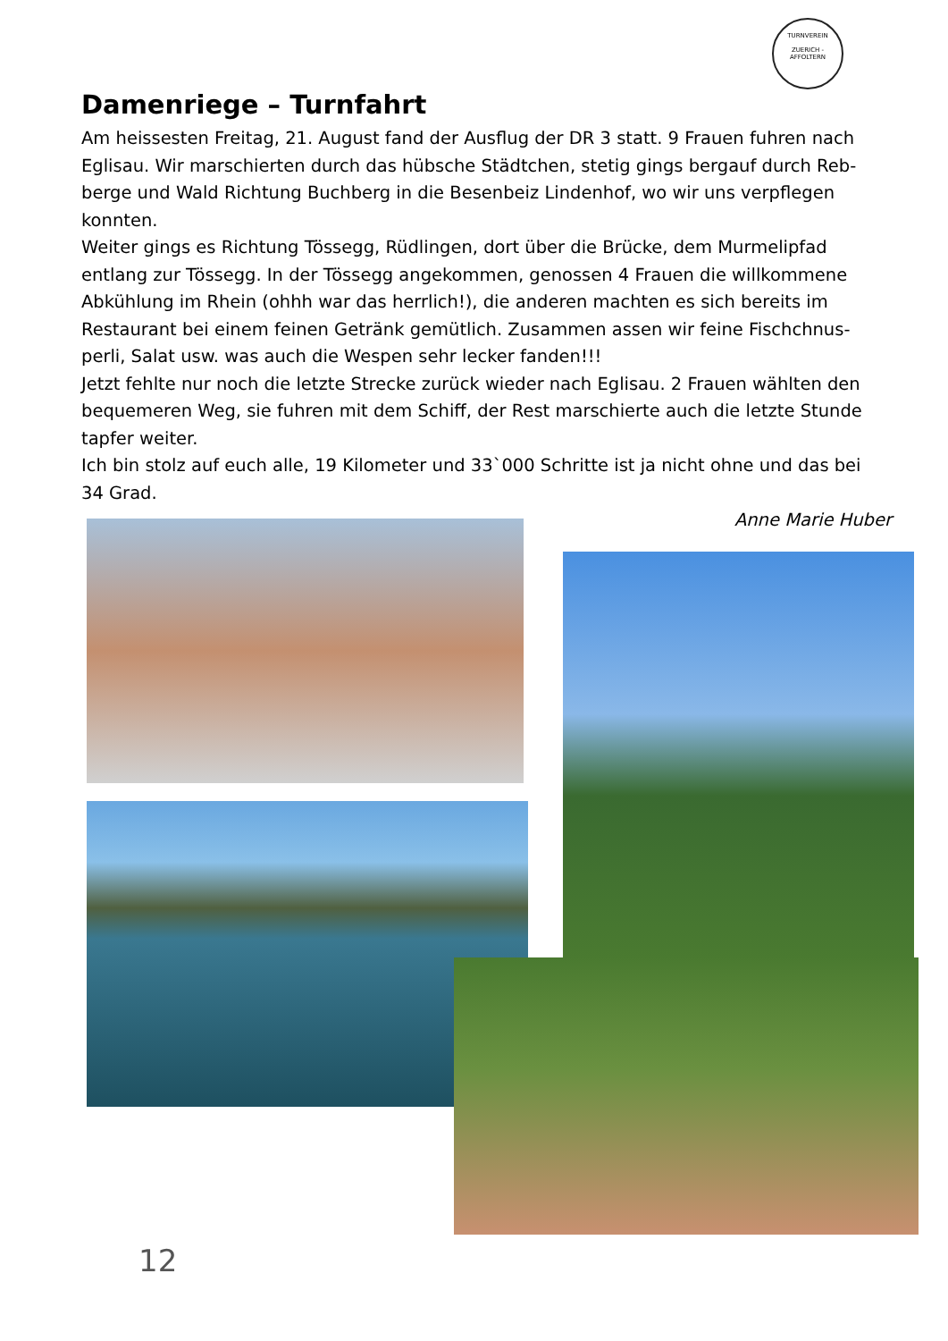TURNVEREIN
ZUERICH - AFFOLTERN
Damenriege – Turnfahrt
Am heissesten Freitag, 21. August fand der Ausflug der DR 3 statt. 9 Frauen fuhren nach Eglisau. Wir marschierten durch das hübsche Städtchen, stetig gings bergauf durch Reb-berge und Wald Richtung Buchberg in die Besenbeiz Lindenhof, wo wir uns verpflegen konnten.
Weiter gings es Richtung Tössegg, Rüdlingen, dort über die Brücke, dem Murmelipfad entlang zur Tössegg. In der Tössegg angekommen, genossen 4 Frauen die willkommene Abkühlung im Rhein (ohhh war das herrlich!), die anderen machten es sich bereits im Restaurant bei einem feinen Getränk gemütlich. Zusammen assen wir feine Fischchnus-perli, Salat usw. was auch die Wespen sehr lecker fanden!!!
Jetzt fehlte nur noch die letzte Strecke zurück wieder nach Eglisau. 2 Frauen wählten den bequemeren Weg, sie fuhren mit dem Schiff, der Rest marschierte auch die letzte Stunde tapfer weiter.
Ich bin stolz auf euch alle, 19 Kilometer und 33`000 Schritte ist ja nicht ohne und das bei 34 Grad.
Anne Marie Huber
12